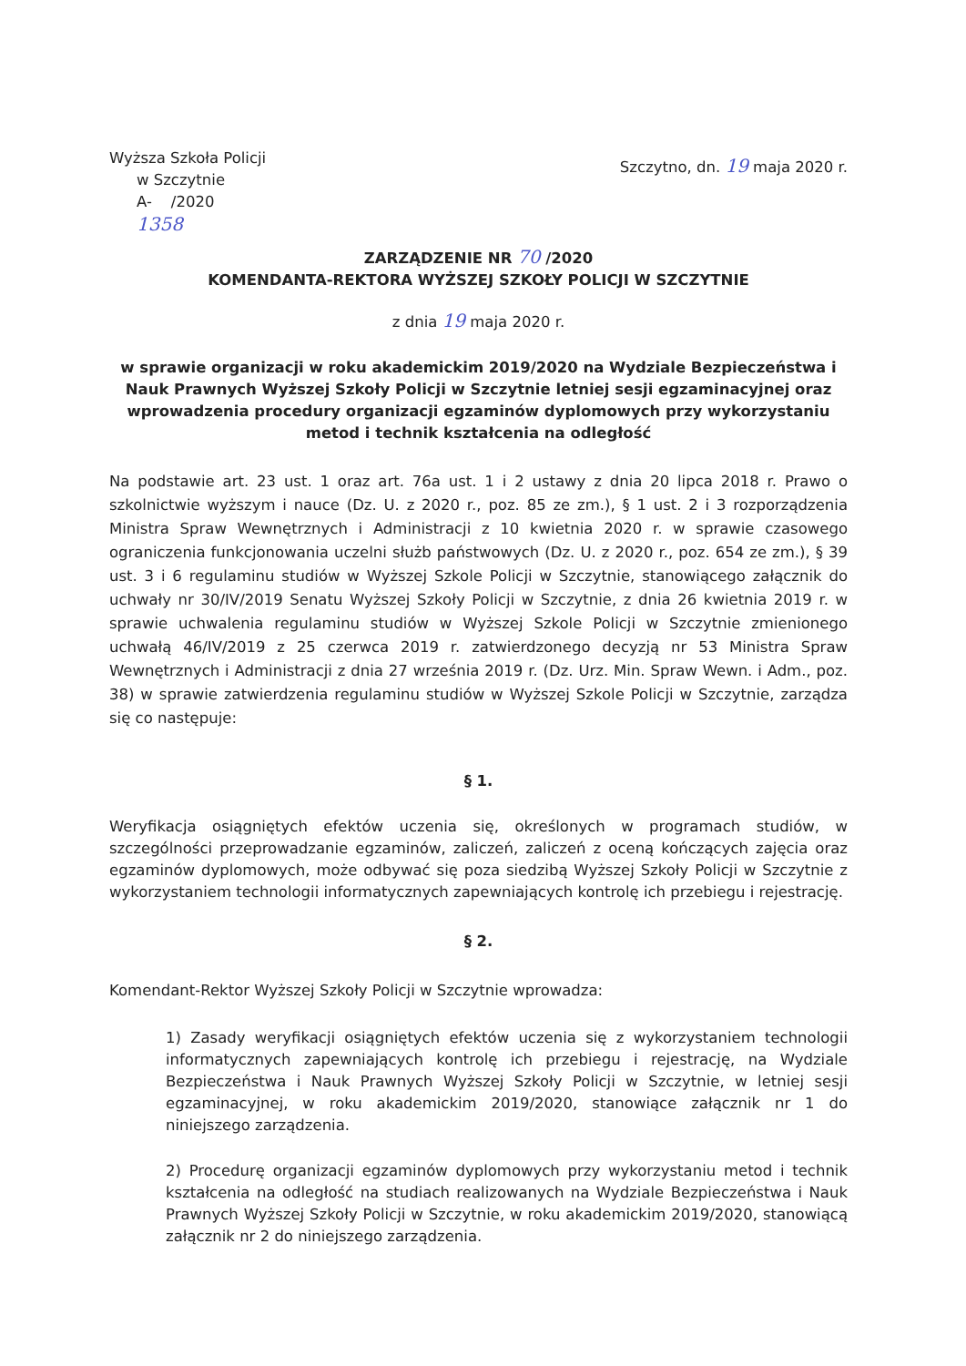Wyższa Szkoła Policji
w Szczytnie
A- /2020
1358
Szczytno, dn. 19 maja 2020 r.
ZARZĄDZENIE NR 70 /2020
KOMENDANTA-REKTORA WYŻSZEJ SZKOŁY POLICJI W SZCZYTNIE
z dnia 19 maja 2020 r.
w sprawie organizacji w roku akademickim 2019/2020 na Wydziale Bezpieczeństwa i Nauk Prawnych Wyższej Szkoły Policji w Szczytnie letniej sesji egzaminacyjnej oraz wprowadzenia procedury organizacji egzaminów dyplomowych przy wykorzystaniu metod i technik kształcenia na odległość
Na podstawie art. 23 ust. 1 oraz art. 76a ust. 1 i 2 ustawy z dnia 20 lipca 2018 r. Prawo o szkolnictwie wyższym i nauce (Dz. U. z 2020 r., poz. 85 ze zm.), § 1 ust. 2 i 3 rozporządzenia Ministra Spraw Wewnętrznych i Administracji z 10 kwietnia 2020 r. w sprawie czasowego ograniczenia funkcjonowania uczelni służb państwowych (Dz. U. z 2020 r., poz. 654 ze zm.), § 39 ust. 3 i 6 regulaminu studiów w Wyższej Szkole Policji w Szczytnie, stanowiącego załącznik do uchwały nr 30/IV/2019 Senatu Wyższej Szkoły Policji w Szczytnie, z dnia 26 kwietnia 2019 r. w sprawie uchwalenia regulaminu studiów w Wyższej Szkole Policji w Szczytnie zmienionego uchwałą 46/IV/2019 z 25 czerwca 2019 r. zatwierdzonego decyzją nr 53 Ministra Spraw Wewnętrznych i Administracji z dnia 27 września 2019 r. (Dz. Urz. Min. Spraw Wewn. i Adm., poz. 38) w sprawie zatwierdzenia regulaminu studiów w Wyższej Szkole Policji w Szczytnie, zarządza się co następuje:
§ 1.
Weryfikacja osiągniętych efektów uczenia się, określonych w programach studiów, w szczególności przeprowadzanie egzaminów, zaliczeń, zaliczeń z oceną kończących zajęcia oraz egzaminów dyplomowych, może odbywać się poza siedzibą Wyższej Szkoły Policji w Szczytnie z wykorzystaniem technologii informatycznych zapewniających kontrolę ich przebiegu i rejestrację.
§ 2.
Komendant-Rektor Wyższej Szkoły Policji w Szczytnie wprowadza:
1) Zasady weryfikacji osiągniętych efektów uczenia się z wykorzystaniem technologii informatycznych zapewniających kontrolę ich przebiegu i rejestrację, na Wydziale Bezpieczeństwa i Nauk Prawnych Wyższej Szkoły Policji w Szczytnie, w letniej sesji egzaminacyjnej, w roku akademickim 2019/2020, stanowiące załącznik nr 1 do niniejszego zarządzenia.
2) Procedurę organizacji egzaminów dyplomowych przy wykorzystaniu metod i technik kształcenia na odległość na studiach realizowanych na Wydziale Bezpieczeństwa i Nauk Prawnych Wyższej Szkoły Policji w Szczytnie, w roku akademickim 2019/2020, stanowiącą załącznik nr 2 do niniejszego zarządzenia.